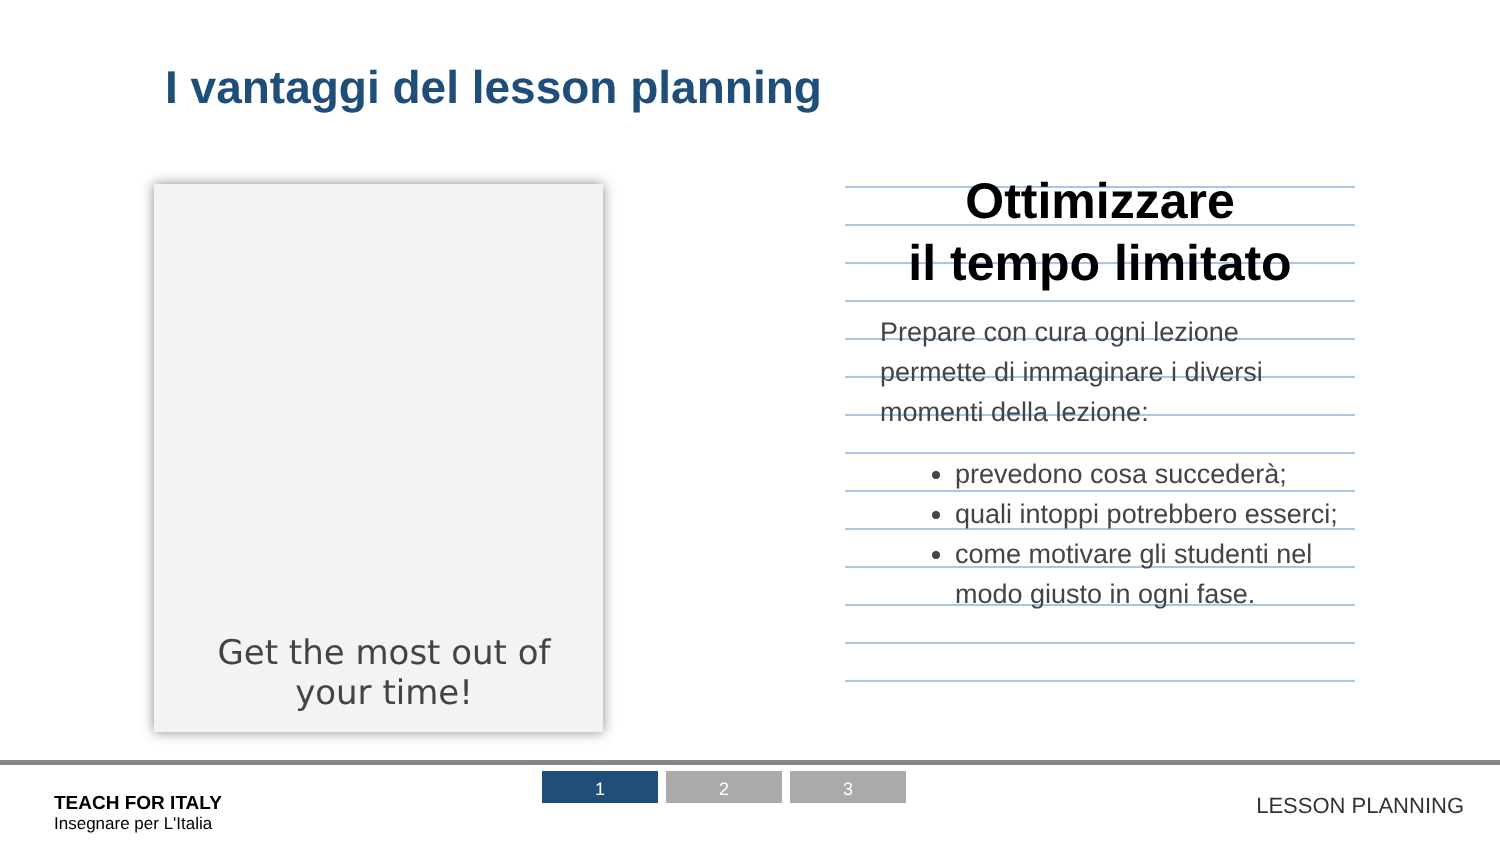I vantaggi del lesson planning
Get the most out of your time!
Ottimizzare
il tempo limitato
Prepare con cura ogni lezione permette di immaginare i diversi momenti della lezione:
prevedono cosa succederà;
quali intoppi potrebbero esserci;
come motivare gli studenti nel modo giusto in ogni fase.
TEACH FOR ITALY
Insegnare per L'Italia
1 2 3
LESSON PLANNING